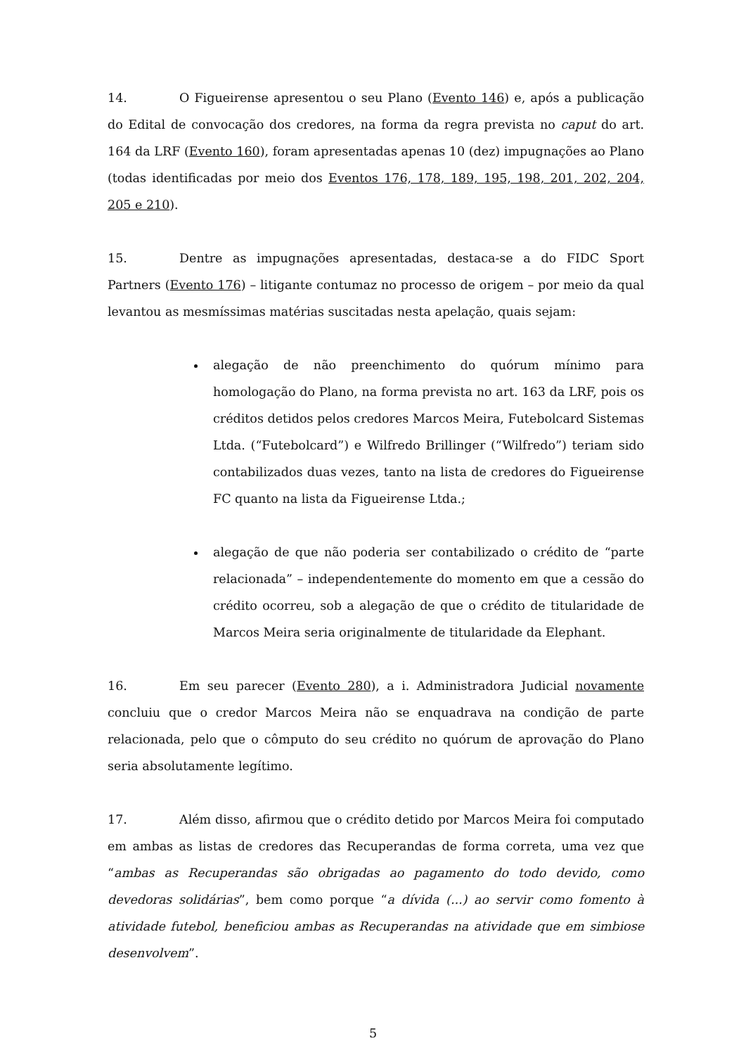14. O Figueirense apresentou o seu Plano (Evento 146) e, após a publicação do Edital de convocação dos credores, na forma da regra prevista no caput do art. 164 da LRF (Evento 160), foram apresentadas apenas 10 (dez) impugnações ao Plano (todas identificadas por meio dos Eventos 176, 178, 189, 195, 198, 201, 202, 204, 205 e 210).
15. Dentre as impugnações apresentadas, destaca-se a do FIDC Sport Partners (Evento 176) – litigante contumaz no processo de origem – por meio da qual levantou as mesmíssimas matérias suscitadas nesta apelação, quais sejam:
alegação de não preenchimento do quórum mínimo para homologação do Plano, na forma prevista no art. 163 da LRF, pois os créditos detidos pelos credores Marcos Meira, Futebolcard Sistemas Ltda. (“Futebolcard”) e Wilfredo Brillinger (“Wilfredo”) teriam sido contabilizados duas vezes, tanto na lista de credores do Figueirense FC quanto na lista da Figueirense Ltda.;
alegação de que não poderia ser contabilizado o crédito de “parte relacionada” – independentemente do momento em que a cessão do crédito ocorreu, sob a alegação de que o crédito de titularidade de Marcos Meira seria originalmente de titularidade da Elephant.
16. Em seu parecer (Evento 280), a i. Administradora Judicial novamente concluiu que o credor Marcos Meira não se enquadrava na condição de parte relacionada, pelo que o cômputo do seu crédito no quórum de aprovação do Plano seria absolutamente legítimo.
17. Além disso, afirmou que o crédito detido por Marcos Meira foi computado em ambas as listas de credores das Recuperandas de forma correta, uma vez que “ambas as Recuperandas são obrigadas ao pagamento do todo devido, como devedoras solidárias”, bem como porque “a dívida (...) ao servir como fomento à atividade futebol, beneficiou ambas as Recuperandas na atividade que em simbiose desenvolvem”.
5